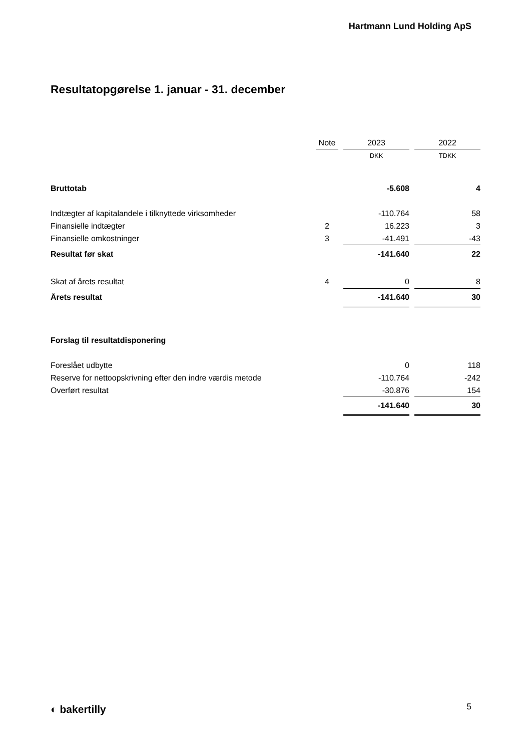Hartmann Lund Holding ApS
Resultatopgørelse 1. januar - 31. december
| | Note | | 2023 | | 2022 |
| | | | DKK | | TDKK |
| Bruttotab | | | -5.608 | | 4 |
| Indtægter af kapitalandele i tilknyttede virksomheder | | | -110.764 | | 58 |
| Finansielle indtægter | 2 | | 16.223 | | 3 |
| Finansielle omkostninger | 3 | | -41.491 | | -43 |
| Resultat før skat | | | -141.640 | | 22 |
| Skat af årets resultat | 4 | | 0 | | 8 |
| Årets resultat | | | -141.640 | | 30 |
| Forslag til resultatdisponering | | | | | |
| Foreslået udbytte | | | 0 | | 118 |
| Reserve for nettoopskrivning efter den indre værdis metode | | | -110.764 | | -242 |
| Overført resultat | | | -30.876 | | 154 |
| | | | -141.640 | | 30 |
◐ bakertilly 5